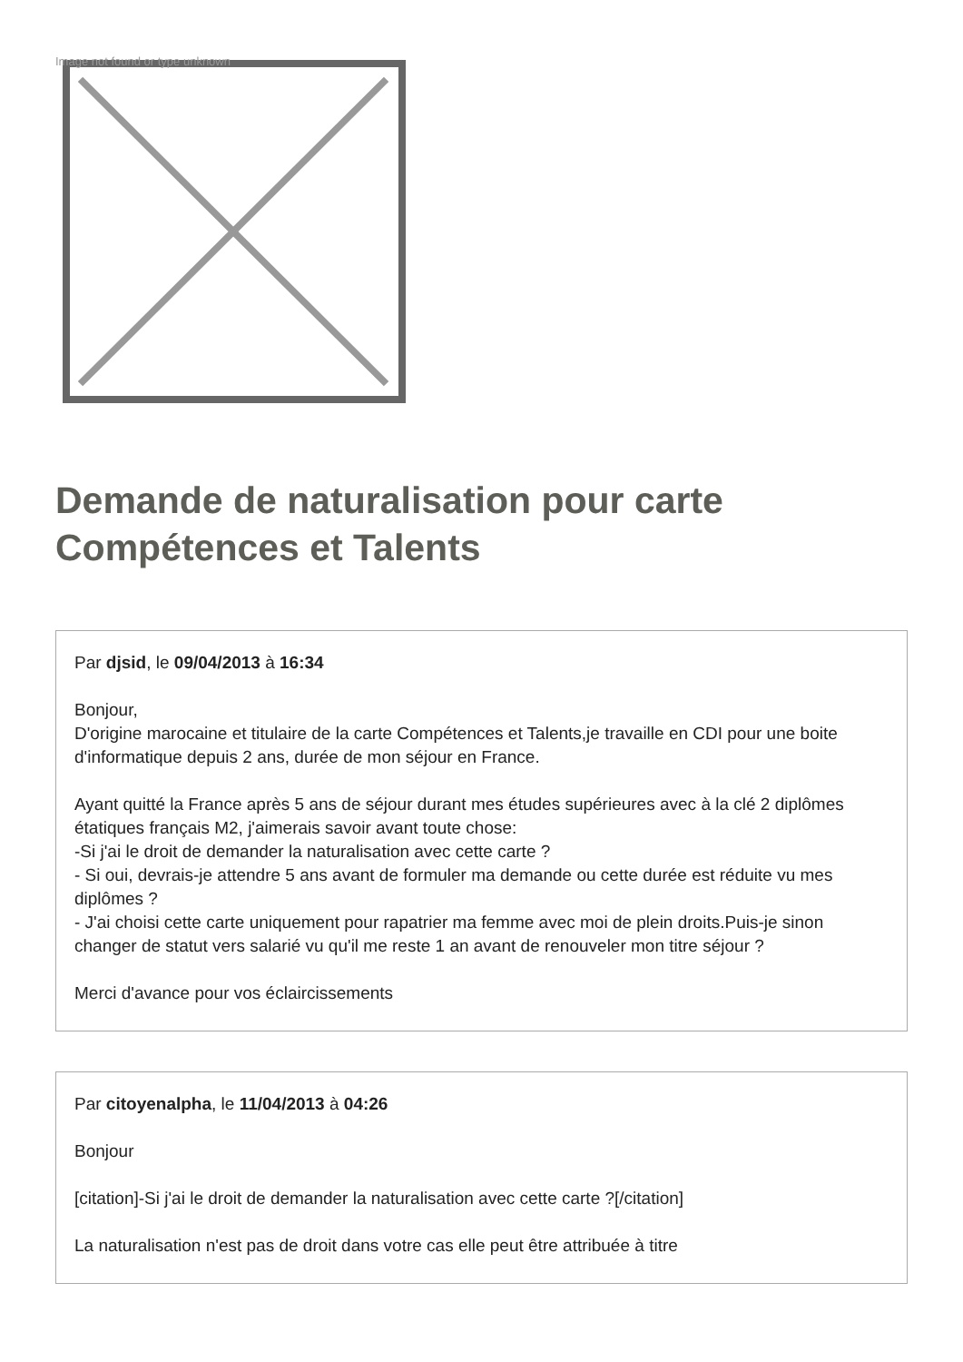Image not found or type unknown
Demande de naturalisation pour carte Compétences et Talents
Par djsid, le 09/04/2013 à 16:34
Bonjour,
D'origine marocaine et titulaire de la carte Compétences et Talents,je travaille en CDI pour une boite d'informatique depuis 2 ans, durée de mon séjour en France.
Ayant quitté la France après 5 ans de séjour durant mes études supérieures avec à la clé 2 diplômes étatiques français M2, j'aimerais savoir avant toute chose:
-Si j'ai le droit de demander la naturalisation avec cette carte ?
- Si oui, devrais-je attendre 5 ans avant de formuler ma demande ou cette durée est réduite vu mes diplômes ?
- J'ai choisi cette carte uniquement pour rapatrier ma femme avec moi de plein droits.Puis-je sinon changer de statut vers salarié vu qu'il me reste 1 an avant de renouveler mon titre séjour ?
Merci d'avance pour vos éclaircissements
Par citoyenalpha, le 11/04/2013 à 04:26
Bonjour
[citation]-Si j'ai le droit de demander la naturalisation avec cette carte ?[/citation]
La naturalisation n'est pas de droit dans votre cas elle peut être attribuée à titre